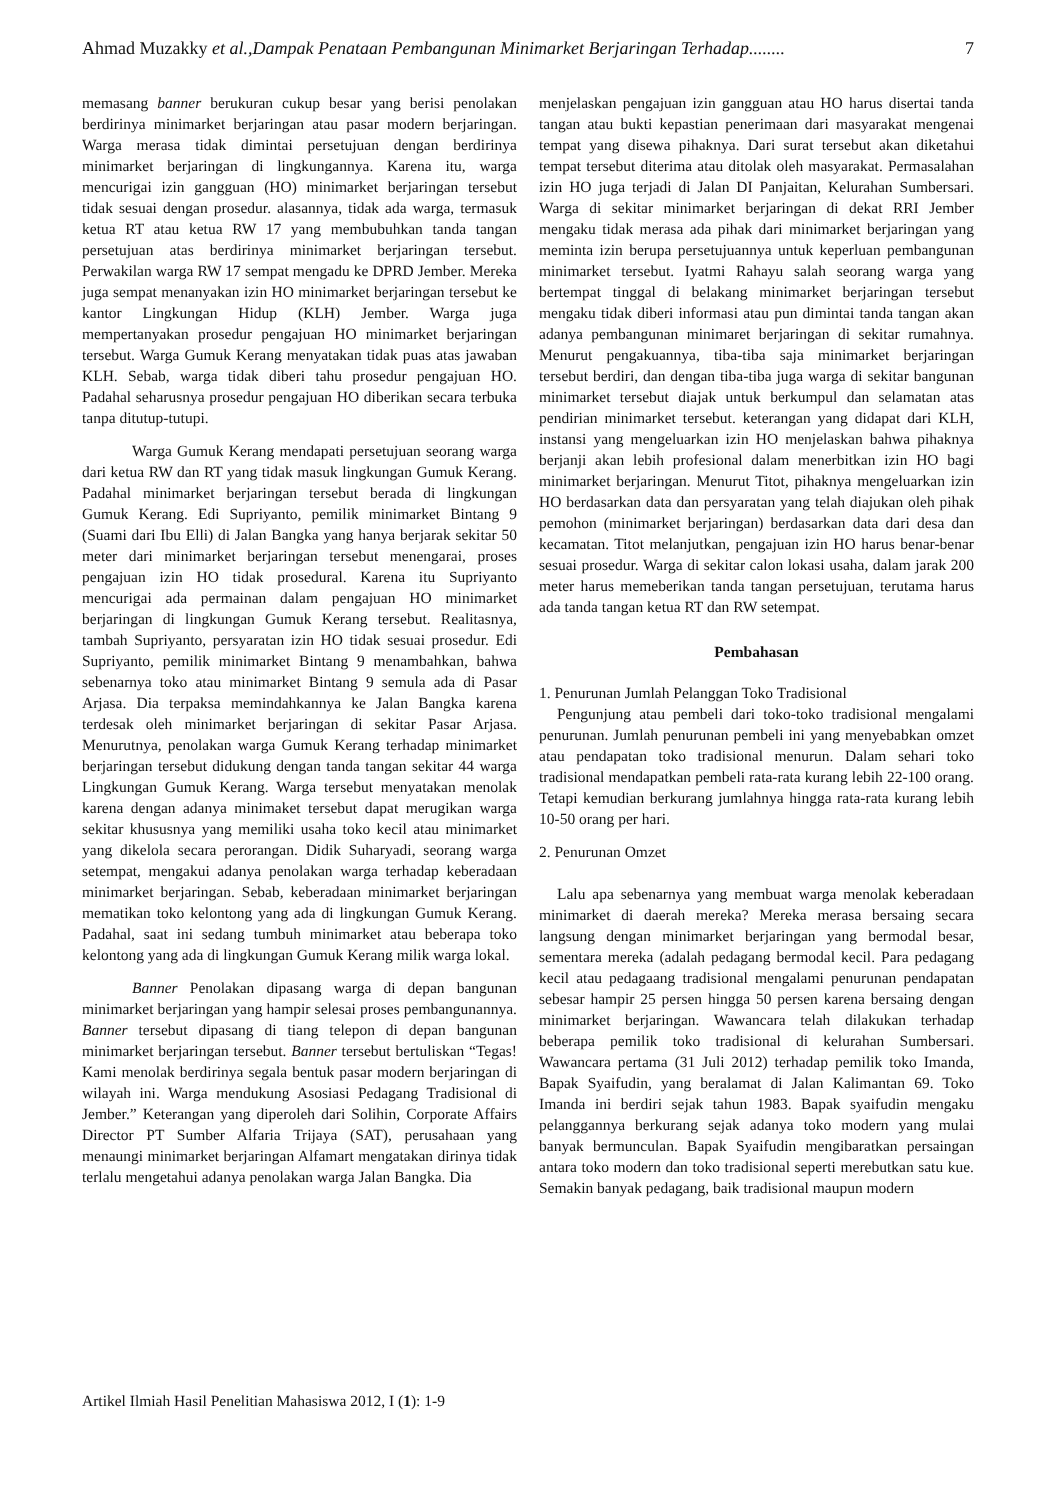Ahmad Muzakky et al.,Dampak Penataan Pembangunan Minimarket Berjaringan Terhadap........ 7
memasang banner berukuran cukup besar yang berisi penolakan berdirinya minimarket berjaringan atau pasar modern berjaringan. Warga merasa tidak dimintai persetujuan dengan berdirinya minimarket berjaringan di lingkungannya. Karena itu, warga mencurigai izin gangguan (HO) minimarket berjaringan tersebut tidak sesuai dengan prosedur. alasannya, tidak ada warga, termasuk ketua RT atau ketua RW 17 yang membubuhkan tanda tangan persetujuan atas berdirinya minimarket berjaringan tersebut. Perwakilan warga RW 17 sempat mengadu ke DPRD Jember. Mereka juga sempat menanyakan izin HO minimarket berjaringan tersebut ke kantor Lingkungan Hidup (KLH) Jember. Warga juga mempertanyakan prosedur pengajuan HO minimarket berjaringan tersebut. Warga Gumuk Kerang menyatakan tidak puas atas jawaban KLH. Sebab, warga tidak diberi tahu prosedur pengajuan HO. Padahal seharusnya prosedur pengajuan HO diberikan secara terbuka tanpa ditutup-tutupi.
Warga Gumuk Kerang mendapati persetujuan seorang warga dari ketua RW dan RT yang tidak masuk lingkungan Gumuk Kerang. Padahal minimarket berjaringan tersebut berada di lingkungan Gumuk Kerang. Edi Supriyanto, pemilik minimarket Bintang 9 (Suami dari Ibu Elli) di Jalan Bangka yang hanya berjarak sekitar 50 meter dari minimarket berjaringan tersebut menengarai, proses pengajuan izin HO tidak prosedural. Karena itu Supriyanto mencurigai ada permainan dalam pengajuan HO minimarket berjaringan di lingkungan Gumuk Kerang tersebut. Realitasnya, tambah Supriyanto, persyaratan izin HO tidak sesuai prosedur. Edi Supriyanto, pemilik minimarket Bintang 9 menambahkan, bahwa sebenarnya toko atau minimarket Bintang 9 semula ada di Pasar Arjasa. Dia terpaksa memindahkannya ke Jalan Bangka karena terdesak oleh minimarket berjaringan di sekitar Pasar Arjasa. Menurutnya, penolakan warga Gumuk Kerang terhadap minimarket berjaringan tersebut didukung dengan tanda tangan sekitar 44 warga Lingkungan Gumuk Kerang. Warga tersebut menyatakan menolak karena dengan adanya minimaket tersebut dapat merugikan warga sekitar khususnya yang memiliki usaha toko kecil atau minimarket yang dikelola secara perorangan. Didik Suharyadi, seorang warga setempat, mengakui adanya penolakan warga terhadap keberadaan minimarket berjaringan. Sebab, keberadaan minimarket berjaringan mematikan toko kelontong yang ada di lingkungan Gumuk Kerang. Padahal, saat ini sedang tumbuh minimarket atau beberapa toko kelontong yang ada di lingkungan Gumuk Kerang milik warga lokal.
Banner Penolakan dipasang warga di depan bangunan minimarket berjaringan yang hampir selesai proses pembangunannya. Banner tersebut dipasang di tiang telepon di depan bangunan minimarket berjaringan tersebut. Banner tersebut bertuliskan “Tegas! Kami menolak berdirinya segala bentuk pasar modern berjaringan di wilayah ini. Warga mendukung Asosiasi Pedagang Tradisional di Jember.” Keterangan yang diperoleh dari Solihin, Corporate Affairs Director PT Sumber Alfaria Trijaya (SAT), perusahaan yang menaungi minimarket berjaringan Alfamart mengatakan dirinya tidak terlalu mengetahui adanya penolakan warga Jalan Bangka. Dia
menjelaskan pengajuan izin gangguan atau HO harus disertai tanda tangan atau bukti kepastian penerimaan dari masyarakat mengenai tempat yang disewa pihaknya. Dari surat tersebut akan diketahui tempat tersebut diterima atau ditolak oleh masyarakat. Permasalahan izin HO juga terjadi di Jalan DI Panjaitan, Kelurahan Sumbersari. Warga di sekitar minimarket berjaringan di dekat RRI Jember mengaku tidak merasa ada pihak dari minimarket berjaringan yang meminta izin berupa persetujuannya untuk keperluan pembangunan minimarket tersebut. Iyatmi Rahayu salah seorang warga yang bertempat tinggal di belakang minimarket berjaringan tersebut mengaku tidak diberi informasi atau pun dimintai tanda tangan akan adanya pembangunan minimaret berjaringan di sekitar rumahnya. Menurut pengakuannya, tiba-tiba saja minimarket berjaringan tersebut berdiri, dan dengan tiba-tiba juga warga di sekitar bangunan minimarket tersebut diajak untuk berkumpul dan selamatan atas pendirian minimarket tersebut. keterangan yang didapat dari KLH, instansi yang mengeluarkan izin HO menjelaskan bahwa pihaknya berjanji akan lebih profesional dalam menerbitkan izin HO bagi minimarket berjaringan. Menurut Titot, pihaknya mengeluarkan izin HO berdasarkan data dan persyaratan yang telah diajukan oleh pihak pemohon (minimarket berjaringan) berdasarkan data dari desa dan kecamatan. Titot melanjutkan, pengajuan izin HO harus benar-benar sesuai prosedur. Warga di sekitar calon lokasi usaha, dalam jarak 200 meter harus memeberikan tanda tangan persetujuan, terutama harus ada tanda tangan ketua RT dan RW setempat.
Pembahasan
1. Penurunan Jumlah Pelanggan Toko Tradisional
Pengunjung atau pembeli dari toko-toko tradisional mengalami penurunan. Jumlah penurunan pembeli ini yang menyebabkan omzet atau pendapatan toko tradisional menurun. Dalam sehari toko tradisional mendapatkan pembeli rata-rata kurang lebih 22-100 orang. Tetapi kemudian berkurang jumlahnya hingga rata-rata kurang lebih 10-50 orang per hari.
2. Penurunan Omzet
Lalu apa sebenarnya yang membuat warga menolak keberadaan minimarket di daerah mereka? Mereka merasa bersaing secara langsung dengan minimarket berjaringan yang bermodal besar, sementara mereka (adalah pedagang bermodal kecil. Para pedagang kecil atau pedagaang tradisional mengalami penurunan pendapatan sebesar hampir 25 persen hingga 50 persen karena bersaing dengan minimarket berjaringan. Wawancara telah dilakukan terhadap beberapa pemilik toko tradisional di kelurahan Sumbersari. Wawancara pertama (31 Juli 2012) terhadap pemilik toko Imanda, Bapak Syaifudin, yang beralamat di Jalan Kalimantan 69. Toko Imanda ini berdiri sejak tahun 1983. Bapak syaifudin mengaku pelanggannya berkurang sejak adanya toko modern yang mulai banyak bermunculan. Bapak Syaifudin mengibaratkan persaingan antara toko modern dan toko tradisional seperti merebutkan satu kue. Semakin banyak pedagang, baik tradisional maupun modern
Artikel Ilmiah Hasil Penelitian Mahasiswa 2012, I (1): 1-9